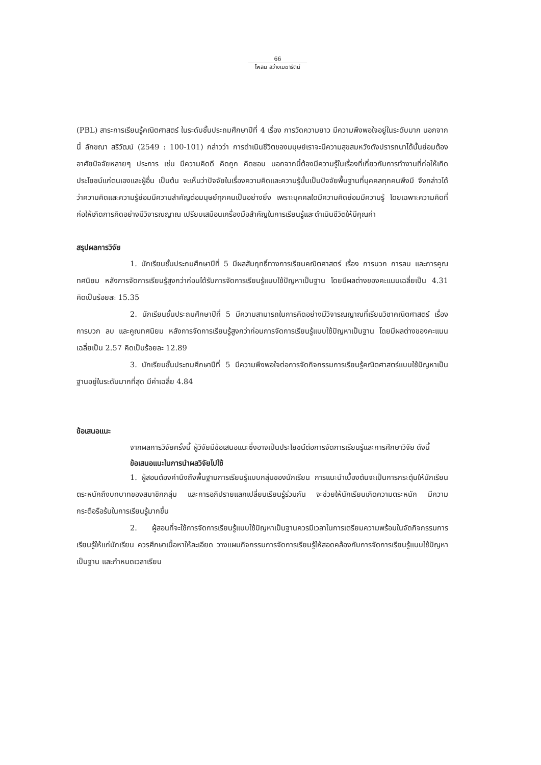66
ไพลิน สว่างเมฆารัตน์
(PBL) สาระการเรียนรู้คณิตศาสตร์ ในระดับชั้นประถมศึกษาปีที่ 4 เรื่อง การวัดความยาว มีความพึงพอใจอยู่ในระดับมาก นอกจากนี้ ลักขณา สริวัฒน์ (2549 : 100-101) กล่าวว่า การดำเนินชีวิตของมนุษย์เราจะมีความสุขสมหวังดังปรารถนาได้นั้นย่อมต้องอาศัยปัจจัยหลายๆ ประการ เช่น มีความคิดดี คิดถูก คิดชอบ นอกจากนี้ต้องมีความรู้ในเรื่องที่เกี่ยวกับการทำงานที่ก่อให้เกิดประโยชน์แก่ตนเองและผู้อื่น เป็นต้น จะเห็นว่าปัจจัยในเรื่องความคิดและความรู้นั้นเป็นปัจจัยพื้นฐานที่บุคคลทุกคนพึงมี จึงกล่าวได้ว่าความคิดและความรู้ย่อมมีความสำคัญต่อมนุษย์ทุกคนเป็นอย่างยิ่ง เพราะบุคคลใดมีความคิดย่อมมีความรู้ โดยเฉพาะความคิดที่ก่อให้เกิดการคิดอย่างมีวิจารณญาณ เปรียบเสมือนเครื่องมือสำคัญในการเรียนรู้และดำเนินชีวิตให้มีคุณค่า
สรุปผลการวิจัย
1. นักเรียนชั้นประถมศึกษาปีที่ 5 มีผลสัมฤทธิ์ทางการเรียนคณิตศาสตร์ เรื่อง การบวก การลบ และการคูณทศนิยม หลังการจัดการเรียนรู้สูงกว่าก่อนได้รับการจัดการเรียนรู้แบบใช้ปัญหาเป็นฐาน โดยมีผลต่างของคะแนนเฉลี่ยเป็น 4.31 คิดเป็นร้อยละ 15.35
2. นักเรียนชั้นประถมศึกษาปีที่ 5 มีความสามารถในการคิดอย่างมีวิจารณญาณที่เรียนวิชาคณิตศาสตร์ เรื่อง การบวก ลบ และคูณทศนิยม หลังการจัดการเรียนรู้สูงกว่าก่อนการจัดการเรียนรู้แบบใช้ปัญหาเป็นฐาน โดยมีผลต่างของคะแนนเฉลี่ยเป็น 2.57 คิดเป็นร้อยละ 12.89
3. นักเรียนชั้นประถมศึกษาปีที่ 5 มีความพึงพอใจต่อการจัดกิจกรรมการเรียนรู้คณิตศาสตร์แบบใช้ปัญหาเป็นฐานอยู่ในระดับมากที่สุด มีค่าเฉลี่ย 4.84
ข้อเสนอแนะ
จากผลการวิจัยครั้งนี้ ผู้วิจัยมีข้อเสนอแนะซึ่งอาจเป็นประโยชน์ต่อการจัดการเรียนรู้และการศึกษาวิจัย ดังนี้
ข้อเสนอแนะในการนำผลวิจัยไปใช้
1. ผู้สอนต้องคำนึงถึงพื้นฐานการเรียนรู้แบบกลุ่มของนักเรียน การแนะนำเบื้องต้นจะเป็นการกระตุ้นให้นักเรียนตระหนักถึงบทบาทของสมาชิกกลุ่ม และการอภิปรายแลกเปลี่ยนเรียนรู้ร่วมกัน จะช่วยให้นักเรียนเกิดความตระหนัก มีความกระตือรือร้นในการเรียนรู้มากขึ้น
2. ผู้สอนที่จะใช้การจัดการเรียนรู้แบบใช้ปัญหาเป็นฐานควรมีเวลาในการเตรียมความพร้อมในจัดกิจกรรมการเรียนรู้ให้แก่นักเรียน ควรศึกษาเนื้อหาให้ละเอียด วางแผนกิจกรรมการจัดการเรียนรู้ให้สอดคล้องกับการจัดการเรียนรู้แบบใช้ปัญหาเป็นฐาน และกำหนดเวลาเรียน